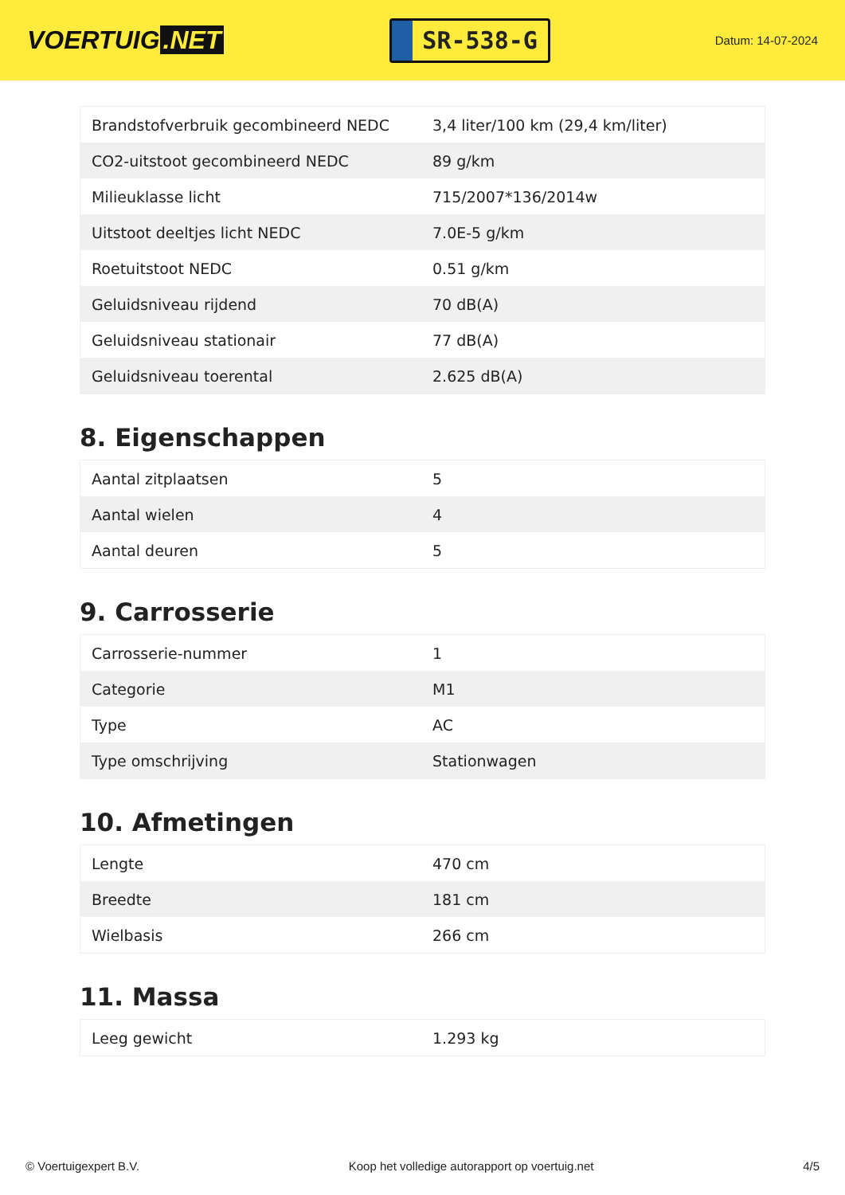VOERTUIG.NET
SR-538-G
Datum: 14-07-2024
| Brandstofverbruik gecombineerd NEDC | 3,4 liter/100 km (29,4 km/liter) |
| CO2-uitstoot gecombineerd NEDC | 89 g/km |
| Milieuklasse licht | 715/2007*136/2014w |
| Uitstoot deeltjes licht NEDC | 7.0E-5 g/km |
| Roetuitstoot NEDC | 0.51 g/km |
| Geluidsniveau rijdend | 70 dB(A) |
| Geluidsniveau stationair | 77 dB(A) |
| Geluidsniveau toerental | 2.625 dB(A) |
8. Eigenschappen
| Aantal zitplaatsen | 5 |
| Aantal wielen | 4 |
| Aantal deuren | 5 |
9. Carrosserie
| Carrosserie-nummer | 1 |
| Categorie | M1 |
| Type | AC |
| Type omschrijving | Stationwagen |
10. Afmetingen
| Lengte | 470 cm |
| Breedte | 181 cm |
| Wielbasis | 266 cm |
11. Massa
| Leeg gewicht | 1.293 kg |
© Voertuigexpert B.V. Koop het volledige autorapport op voertuig.net 4/5